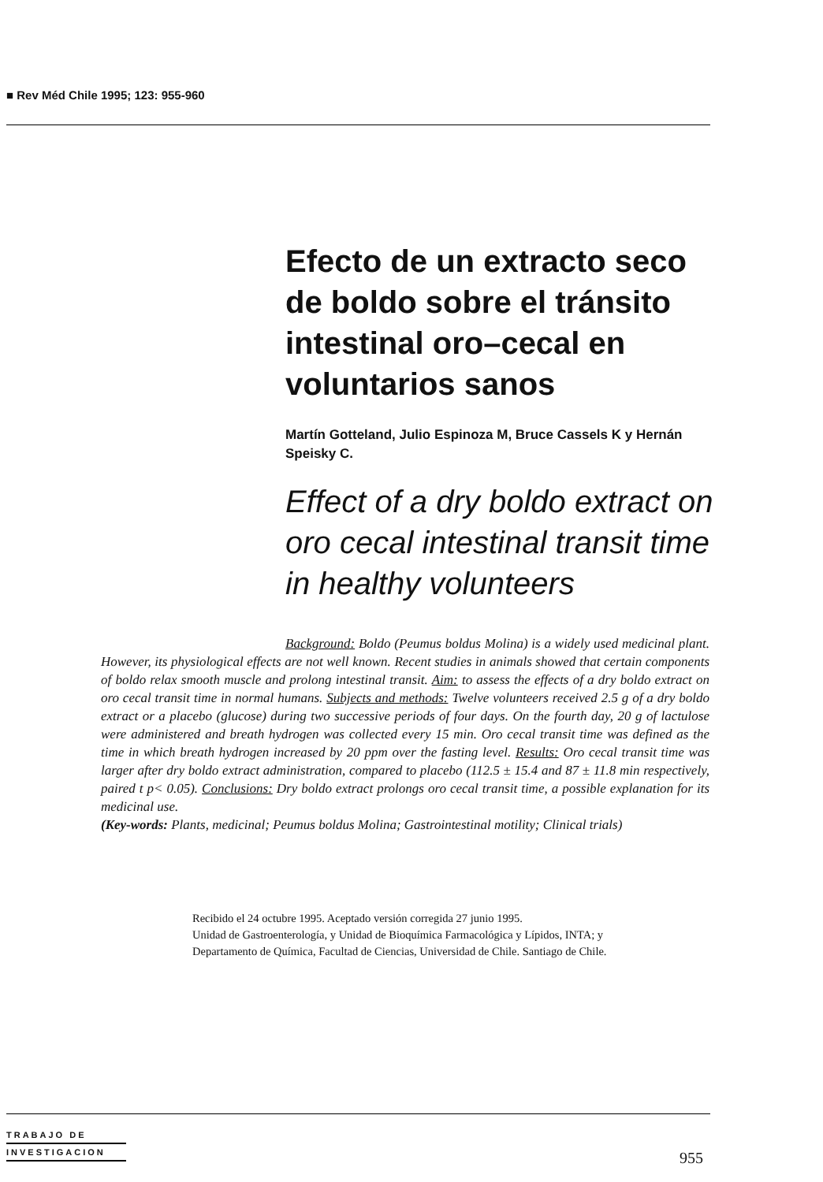■ Rev Méd Chile 1995; 123: 955-960
Efecto de un extracto seco de boldo sobre el tránsito intestinal oro–cecal en voluntarios sanos
Martín Gotteland, Julio Espinoza M, Bruce Cassels K y Hernán Speisky C.
Effect of a dry boldo extract on oro cecal intestinal transit time in healthy volunteers
Background: Boldo (Peumus boldus Molina) is a widely used medicinal plant. However, its physiological effects are not well known. Recent studies in animals showed that certain components of boldo relax smooth muscle and prolong intestinal transit. Aim: to assess the effects of a dry boldo extract on oro cecal transit time in normal humans. Subjects and methods: Twelve volunteers received 2.5 g of a dry boldo extract or a placebo (glucose) during two successive periods of four days. On the fourth day, 20 g of lactulose were administered and breath hydrogen was collected every 15 min. Oro cecal transit time was defined as the time in which breath hydrogen increased by 20 ppm over the fasting level. Results: Oro cecal transit time was larger after dry boldo extract administration, compared to placebo (112.5 ± 15.4 and 87 ± 11.8 min respectively, paired t p< 0.05). Conclusions: Dry boldo extract prolongs oro cecal transit time, a possible explanation for its medicinal use.
(Key-words: Plants, medicinal; Peumus boldus Molina; Gastrointestinal motility; Clinical trials)
Recibido el 24 octubre 1995. Aceptado versión corregida 27 junio 1995.
Unidad de Gastroenterología, y Unidad de Bioquímica Farmacológica y Lípidos, INTA; y
Departamento de Química, Facultad de Ciencias, Universidad de Chile. Santiago de Chile.
TRABAJO DE
INVESTIGACION
955